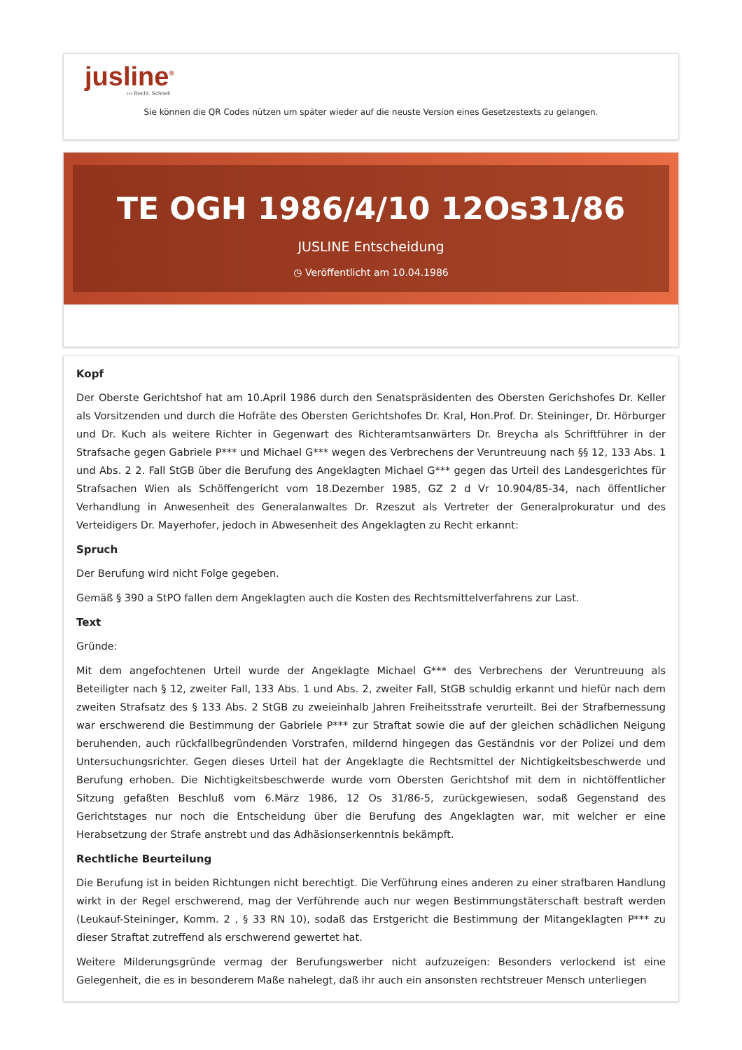jusline<sup>®</sup>
››› Recht. Schnell
Sie können die QR Codes nützen um später wieder auf die neuste Version eines Gesetzestexts zu gelangen.
TE OGH 1986/4/10 12Os31/86
JUSLINE Entscheidung
◷ Veröffentlicht am 10.04.1986
Kopf
Der Oberste Gerichtshof hat am 10.April 1986 durch den Senatspräsidenten des Obersten Gerichshofes Dr. Keller als Vorsitzenden und durch die Hofräte des Obersten Gerichtshofes Dr. Kral, Hon.Prof. Dr. Steininger, Dr. Hörburger und Dr. Kuch als weitere Richter in Gegenwart des Richteramtsanwärters Dr. Breycha als Schriftführer in der Strafsache gegen Gabriele P*** und Michael G*** wegen des Verbrechens der Veruntreuung nach §§ 12, 133 Abs. 1 und Abs. 2 2. Fall StGB über die Berufung des Angeklagten Michael G*** gegen das Urteil des Landesgerichtes für Strafsachen Wien als Schöffengericht vom 18.Dezember 1985, GZ 2 d Vr 10.904/85-34, nach öffentlicher Verhandlung in Anwesenheit des Generalanwaltes Dr. Rzeszut als Vertreter der Generalprokuratur und des Verteidigers Dr. Mayerhofer, jedoch in Abwesenheit des Angeklagten zu Recht erkannt:
Spruch
Der Berufung wird nicht Folge gegeben.
Gemäß § 390 a StPO fallen dem Angeklagten auch die Kosten des Rechtsmittelverfahrens zur Last.
Text
Gründe:
Mit dem angefochtenen Urteil wurde der Angeklagte Michael G*** des Verbrechens der Veruntreuung als Beteiligter nach § 12, zweiter Fall, 133 Abs. 1 und Abs. 2, zweiter Fall, StGB schuldig erkannt und hiefür nach dem zweiten Strafsatz des § 133 Abs. 2 StGB zu zweieinhalb Jahren Freiheitsstrafe verurteilt. Bei der Strafbemessung war erschwerend die Bestimmung der Gabriele P*** zur Straftat sowie die auf der gleichen schädlichen Neigung beruhenden, auch rückfallbegründenden Vorstrafen, mildernd hingegen das Geständnis vor der Polizei und dem Untersuchungsrichter. Gegen dieses Urteil hat der Angeklagte die Rechtsmittel der Nichtigkeitsbeschwerde und Berufung erhoben. Die Nichtigkeitsbeschwerde wurde vom Obersten Gerichtshof mit dem in nichtöffentlicher Sitzung gefaßten Beschluß vom 6.März 1986, 12 Os 31/86-5, zurückgewiesen, sodaß Gegenstand des Gerichtstages nur noch die Entscheidung über die Berufung des Angeklagten war, mit welcher er eine Herabsetzung der Strafe anstrebt und das Adhäsionserkenntnis bekämpft.
Rechtliche Beurteilung
Die Berufung ist in beiden Richtungen nicht berechtigt. Die Verführung eines anderen zu einer strafbaren Handlung wirkt in der Regel erschwerend, mag der Verführende auch nur wegen Bestimmungstäterschaft bestraft werden (Leukauf-Steininger, Komm. 2 , § 33 RN 10), sodaß das Erstgericht die Bestimmung der Mitangeklagten P*** zu dieser Straftat zutreffend als erschwerend gewertet hat.
Weitere Milderungsgründe vermag der Berufungswerber nicht aufzuzeigen: Besonders verlockend ist eine Gelegenheit, die es in besonderem Maße nahelegt, daß ihr auch ein ansonsten rechtstreuer Mensch unterliegen